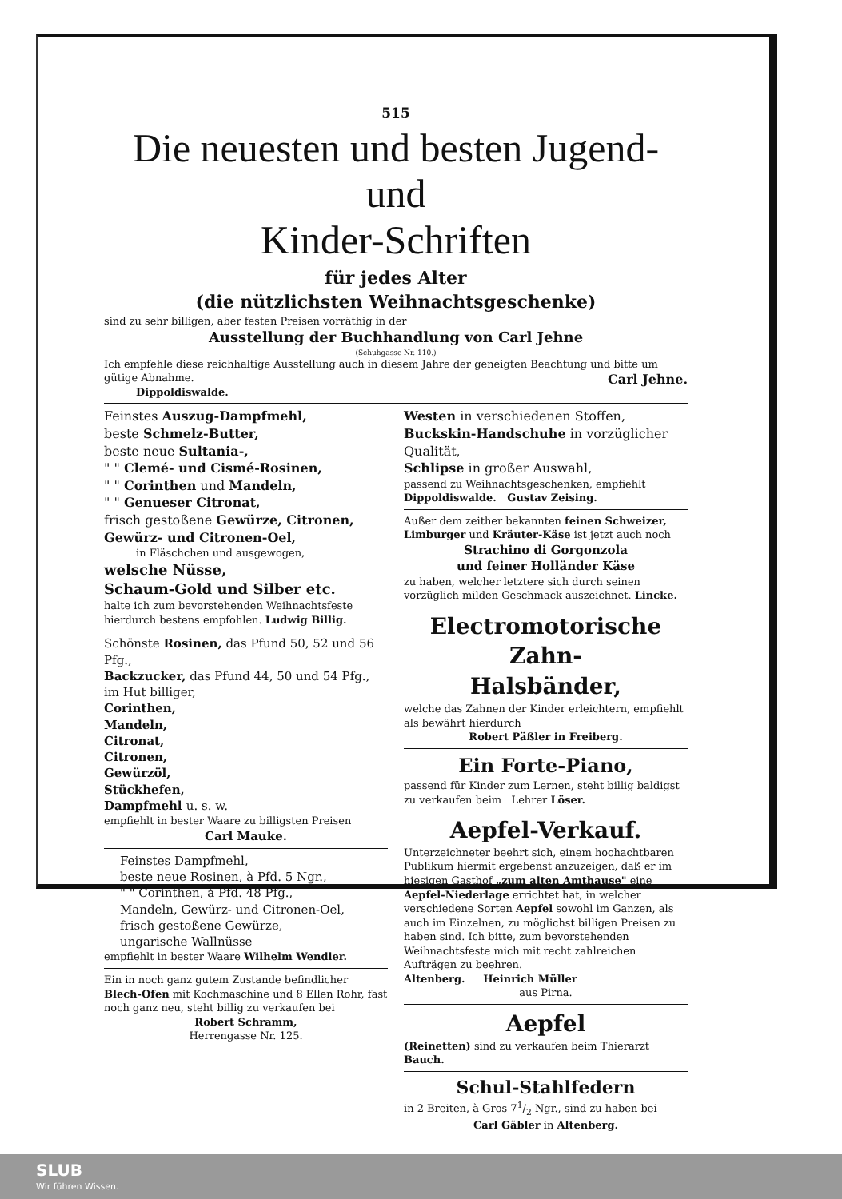515
Die neuesten und besten Jugend- und
Kinder-Schriften
für jedes Alter
(die nützlichsten Weihnachtsgeschenke)
sind zu sehr billigen, aber festen Preisen vorräthig in der
Ausstellung der Buchhandlung von Carl Jehne
(Schuhgasse Nr. 110.)
Ich empfehle diese reichhaltige Ausstellung auch in diesem Jahre der geneigten Beachtung und bitte um gütige Abnahme. Carl Jehne.
Dippoldiswalde.
Feinstes Auszug-Dampfmehl,
beste Schmelz-Butter,
beste neue Sultania-,
" " Clemé- und Cismé-Rosinen,
" " Corinthen und Mandeln,
" " Genueser Citronat,
frisch gestoßene Gewürze, Citronen, Gewürz- und Citronen-Oel,
in Fläschchen und ausgewogen,
welsche Nüsse,
Schaum-Gold und Silber etc.
halte ich zum bevorstehenden Weihnachtsfeste hierdurch bestens empfohlen. Ludwig Billig.
Schönste Rosinen, das Pfund 50, 52 und 56 Pfg.,
Backzucker, das Pfund 44, 50 und 54 Pfg., im Hut billiger,
Corinthen,
Mandeln,
Citronat,
Citronen,
Gewürzöl,
Stückhefen,
Dampfmehl u. s. w.
empfiehlt in bester Waare zu billigsten Preisen
Carl Mauke.
Feinstes Dampfmehl,
beste neue Rosinen, à Pfd. 5 Ngr.,
" " Corinthen, à Pfd. 48 Pfg.,
Mandeln, Gewürz- und Citronen-Oel,
frisch gestoßene Gewürze,
ungarische Wallnüsse
empfiehlt in bester Waare Wilhelm Wendler.
Ein in noch ganz gutem Zustande befindlicher Blech-Ofen mit Kochmaschine und 8 Ellen Rohr, fast noch ganz neu, steht billig zu verkaufen bei
Robert Schramm,
Herrengasse Nr. 125.
Westen in verschiedenen Stoffen,
Buckskin-Handschuhe in vorzüglicher Qualität,
Schlipse in großer Auswahl,
passend zu Weihnachtsgeschenken, empfiehlt
Dippoldiswalde. Gustav Zeising.
Außer dem zeither bekannten feinen Schweizer, Limburger und Kräuter-Käse ist jetzt auch noch
Strachino di Gorgonzola
und feiner Holländer Käse
zu haben, welcher letztere sich durch seinen vorzüglich milden Geschmack auszeichnet. Lincke.
Electromotorische Zahn-
Halsbänder,
welche das Zahnen der Kinder erleichtern, empfiehlt als bewährt hierdurch
Robert Päßler in Freiberg.
Ein Forte-Piano,
passend für Kinder zum Lernen, steht billig baldigst zu verkaufen beim Lehrer Löser.
Aepfel-Verkauf.
Unterzeichneter beehrt sich, einem hochachtbaren Publikum hiermit ergebenst anzuzeigen, daß er im hiesigen Gasthof „zum alten Amthause" eine Aepfel-Niederlage errichtet hat, in welcher verschiedene Sorten Aepfel sowohl im Ganzen, als auch im Einzelnen, zu möglichst billigen Preisen zu haben sind. Ich bitte, zum bevorstehenden Weihnachtsfeste mich mit recht zahlreichen Aufträgen zu beehren.
Altenberg. Heinrich Müller
aus Pirna.
Aepfel
(Reinetten) sind zu verkaufen beim Thierarzt Bauch.
Schul-Stahlfedern
in 2 Breiten, à Gros 71/2 Ngr., sind zu haben bei
Carl Gäbler in Altenberg.
SLUB
Wir führen Wissen.